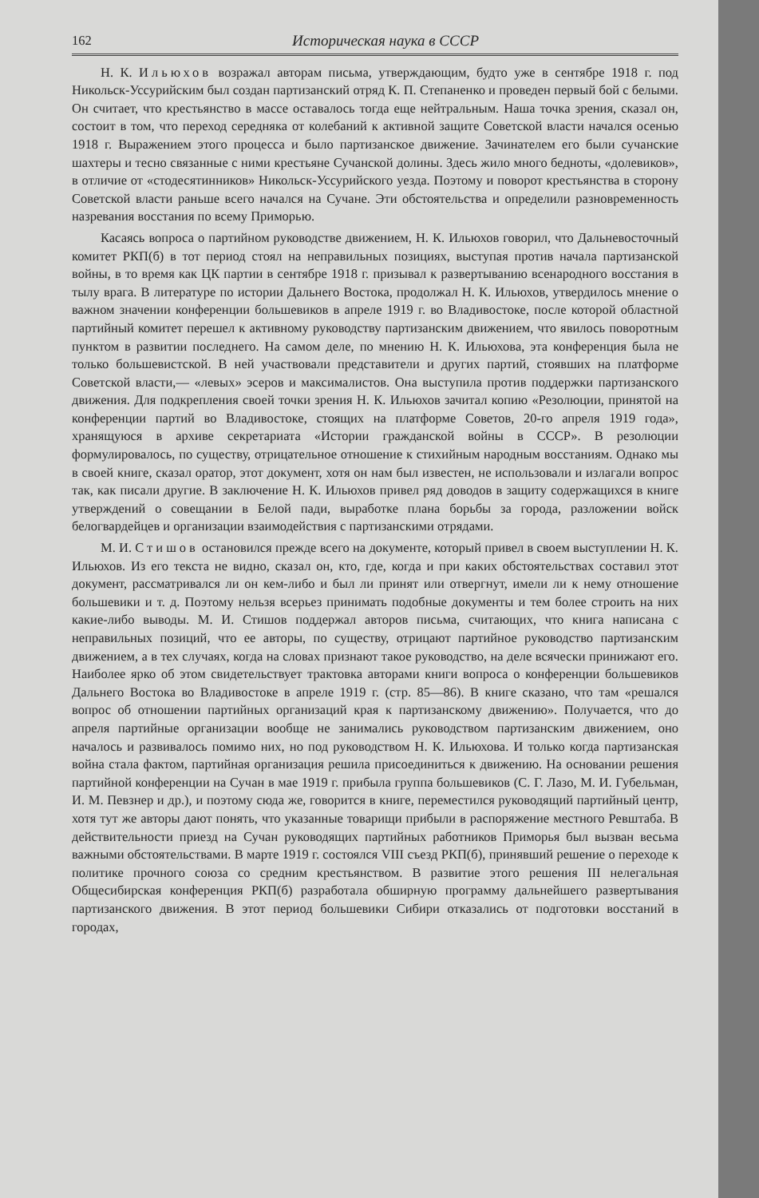162 Историческая наука в СССР
Н. К. Ильюхов возражал авторам письма, утверждающим, будто уже в сентябре 1918 г. под Никольск-Уссурийским был создан партизанский отряд К. П. Степаненко и проведен первый бой с белыми. Он считает, что крестьянство в массе оставалось тогда еще нейтральным. Наша точка зрения, сказал он, состоит в том, что переход середняка от колебаний к активной защите Советской власти начался осенью 1918 г. Выражением этого процесса и было партизанское движение. Зачинателем его были сучанские шахтеры и тесно связанные с ними крестьяне Сучанской долины. Здесь жило много бедноты, «долевиков», в отличие от «стодесятинников» Никольск-Уссурийского уезда. Поэтому и поворот крестьянства в сторону Советской власти раньше всего начался на Сучане. Эти обстоятельства и определили разновременность назревания восстания по всему Приморью.
Касаясь вопроса о партийном руководстве движением, Н. К. Ильюхов говорил, что Дальневосточный комитет РКП(б) в тот период стоял на неправильных позициях, выступая против начала партизанской войны, в то время как ЦК партии в сентябре 1918 г. призывал к развертыванию всенародного восстания в тылу врага. В литературе по истории Дальнего Востока, продолжал Н. К. Ильюхов, утвердилось мнение о важном значении конференции большевиков в апреле 1919 г. во Владивостоке, после которой областной партийный комитет перешел к активному руководству партизанским движением, что явилось поворотным пунктом в развитии последнего. На самом деле, по мнению Н. К. Ильюхова, эта конференция была не только большевистской. В ней участвовали представители и других партий, стоявших на платформе Советской власти,— «левых» эсеров и максималистов. Она выступила против поддержки партизанского движения. Для подкрепления своей точки зрения Н. К. Ильюхов зачитал копию «Резолюции, принятой на конференции партий во Владивостоке, стоящих на платформе Советов, 20-го апреля 1919 года», хранящуюся в архиве секретариата «Истории гражданской войны в СССР». В резолюции формулировалось, по существу, отрицательное отношение к стихийным народным восстаниям. Однако мы в своей книге, сказал оратор, этот документ, хотя он нам был известен, не использовали и излагали вопрос так, как писали другие. В заключение Н. К. Ильюхов привел ряд доводов в защиту содержащихся в книге утверждений о совещании в Белой пади, выработке плана борьбы за города, разложении войск белогвардейцев и организации взаимодействия с партизанскими отрядами.
М. И. Стишов остановился прежде всего на документе, который привел в своем выступлении Н. К. Ильюхов. Из его текста не видно, сказал он, кто, где, когда и при каких обстоятельствах составил этот документ, рассматривался ли он кем-либо и был ли принят или отвергнут, имели ли к нему отношение большевики и т. д. Поэтому нельзя всерьез принимать подобные документы и тем более строить на них какие-либо выводы. М. И. Стишов поддержал авторов письма, считающих, что книга написана с неправильных позиций, что ее авторы, по существу, отрицают партийное руководство партизанским движением, а в тех случаях, когда на словах признают такое руководство, на деле всячески принижают его. Наиболее ярко об этом свидетельствует трактовка авторами книги вопроса о конференции большевиков Дальнего Востока во Владивостоке в апреле 1919 г. (стр. 85—86). В книге сказано, что там «решался вопрос об отношении партийных организаций края к партизанскому движению». Получается, что до апреля партийные организации вообще не занимались руководством партизанским движением, оно началось и развивалось помимо них, но под руководством Н. К. Ильюхова. И только когда партизанская война стала фактом, партийная организация решила присоединиться к движению. На основании решения партийной конференции на Сучан в мае 1919 г. прибыла группа большевиков (С. Г. Лазо, М. И. Губельман, И. М. Певзнер и др.), и поэтому сюда же, говорится в книге, переместился руководящий партийный центр, хотя тут же авторы дают понять, что указанные товарищи прибыли в распоряжение местного Ревштаба. В действительности приезд на Сучан руководящих партийных работников Приморья был вызван весьма важными обстоятельствами. В марте 1919 г. состоялся VIII съезд РКП(б), принявший решение о переходе к политике прочного союза со средним крестьянством. В развитие этого решения III нелегальная Общесибирская конференция РКП(б) разработала обширную программу дальнейшего развертывания партизанского движения. В этот период большевики Сибири отказались от подготовки восстаний в городах,